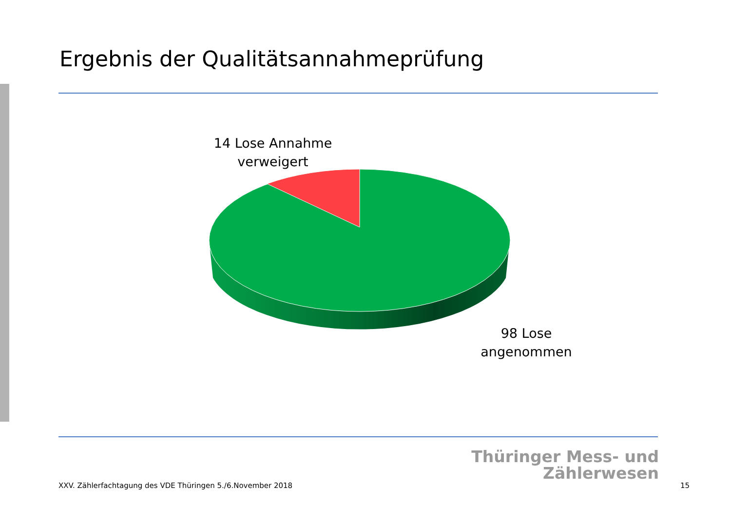Ergebnis der Qualitätsannahmeprüfung
14 Lose Annahme verweigert
98 Lose angenommen
Thüringer Mess- und
Zählerwesen
XXV. Zählerfachtagung des VDE Thüringen 5./6.November 2018
15